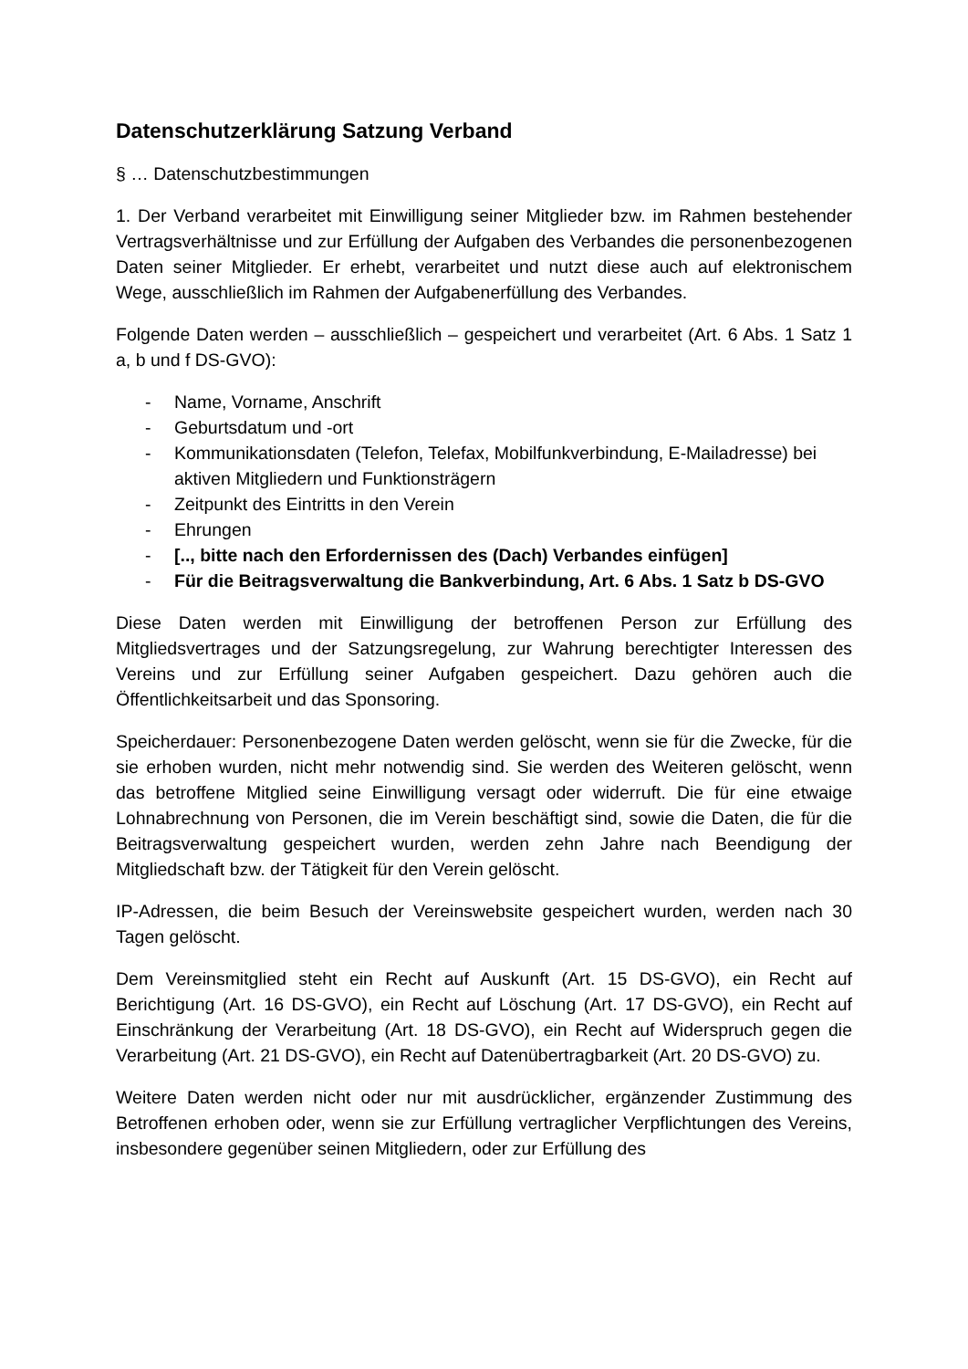Datenschutzerklärung Satzung Verband
§ … Datenschutzbestimmungen
1. Der Verband verarbeitet mit Einwilligung seiner Mitglieder bzw. im Rahmen bestehender Vertragsverhältnisse und zur Erfüllung der Aufgaben des Verbandes die personenbezogenen Daten seiner Mitglieder. Er erhebt, verarbeitet und nutzt diese auch auf elektronischem Wege, ausschließlich im Rahmen der Aufgabenerfüllung des Verbandes.
Folgende Daten werden – ausschließlich – gespeichert und verarbeitet (Art. 6 Abs. 1 Satz 1 a, b und f DS-GVO):
- Name, Vorname, Anschrift
- Geburtsdatum und -ort
- Kommunikationsdaten (Telefon, Telefax, Mobilfunkverbindung, E-Mailadresse) bei aktiven Mitgliedern und Funktionsträgern
- Zeitpunkt des Eintritts in den Verein
- Ehrungen
- [.., bitte nach den Erfordernissen des (Dach) Verbandes einfügen]
- Für die Beitragsverwaltung die Bankverbindung, Art. 6 Abs. 1 Satz b DS-GVO
Diese Daten werden mit Einwilligung der betroffenen Person zur Erfüllung des Mitgliedsvertrages und der Satzungsregelung, zur Wahrung berechtigter Interessen des Vereins und zur Erfüllung seiner Aufgaben gespeichert. Dazu gehören auch die Öffentlichkeitsarbeit und das Sponsoring.
Speicherdauer: Personenbezogene Daten werden gelöscht, wenn sie für die Zwecke, für die sie erhoben wurden, nicht mehr notwendig sind. Sie werden des Weiteren gelöscht, wenn das betroffene Mitglied seine Einwilligung versagt oder widerruft. Die für eine etwaige Lohnabrechnung von Personen, die im Verein beschäftigt sind, sowie die Daten, die für die Beitragsverwaltung gespeichert wurden, werden zehn Jahre nach Beendigung der Mitgliedschaft bzw. der Tätigkeit für den Verein gelöscht.
IP-Adressen, die beim Besuch der Vereinswebsite gespeichert wurden, werden nach 30 Tagen gelöscht.
Dem Vereinsmitglied steht ein Recht auf Auskunft (Art. 15 DS-GVO), ein Recht auf Berichtigung (Art. 16 DS-GVO), ein Recht auf Löschung (Art. 17 DS-GVO), ein Recht auf Einschränkung der Verarbeitung (Art. 18 DS-GVO), ein Recht auf Widerspruch gegen die Verarbeitung (Art. 21 DS-GVO), ein Recht auf Datenübertragbarkeit (Art. 20 DS-GVO) zu.
Weitere Daten werden nicht oder nur mit ausdrücklicher, ergänzender Zustimmung des Betroffenen erhoben oder, wenn sie zur Erfüllung vertraglicher Verpflichtungen des Vereins, insbesondere gegenüber seinen Mitgliedern, oder zur Erfüllung des